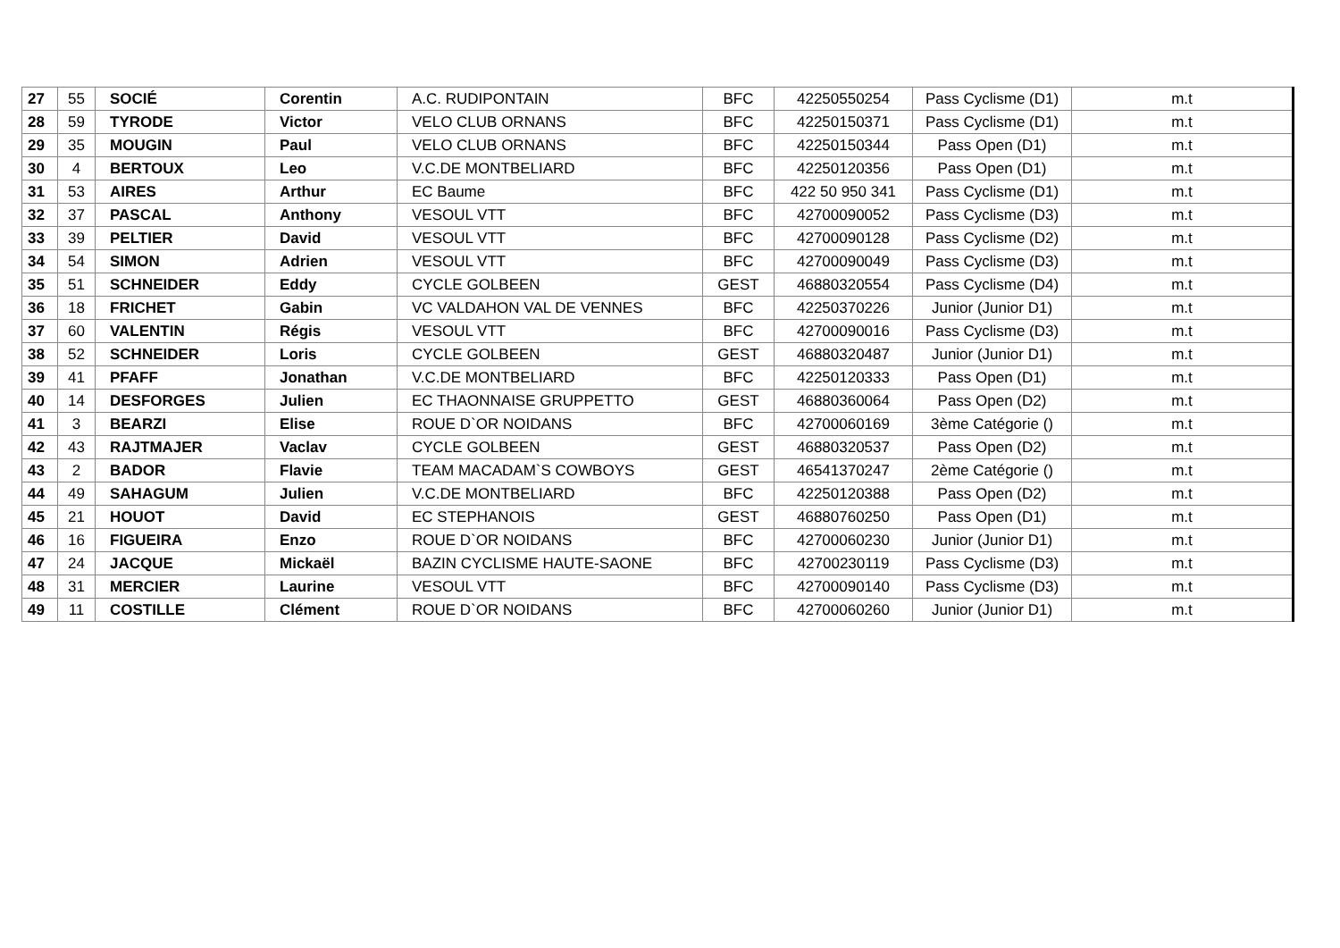| 27 | 55 | SOCIÉ | Corentin | A.C. RUDIPONTAIN | BFC | 42250550254 | Pass Cyclisme (D1) | m.t |
| 28 | 59 | TYRODE | Victor | VELO CLUB ORNANS | BFC | 42250150371 | Pass Cyclisme (D1) | m.t |
| 29 | 35 | MOUGIN | Paul | VELO CLUB ORNANS | BFC | 42250150344 | Pass Open (D1) | m.t |
| 30 | 4 | BERTOUX | Leo | V.C.DE MONTBELIARD | BFC | 42250120356 | Pass Open (D1) | m.t |
| 31 | 53 | AIRES | Arthur | EC Baume | BFC | 422 50 950 341 | Pass Cyclisme (D1) | m.t |
| 32 | 37 | PASCAL | Anthony | VESOUL VTT | BFC | 42700090052 | Pass Cyclisme (D3) | m.t |
| 33 | 39 | PELTIER | David | VESOUL VTT | BFC | 42700090128 | Pass Cyclisme (D2) | m.t |
| 34 | 54 | SIMON | Adrien | VESOUL VTT | BFC | 42700090049 | Pass Cyclisme (D3) | m.t |
| 35 | 51 | SCHNEIDER | Eddy | CYCLE GOLBEEN | GEST | 46880320554 | Pass Cyclisme (D4) | m.t |
| 36 | 18 | FRICHET | Gabin | VC VALDAHON VAL DE VENNES | BFC | 42250370226 | Junior (Junior D1) | m.t |
| 37 | 60 | VALENTIN | Régis | VESOUL VTT | BFC | 42700090016 | Pass Cyclisme (D3) | m.t |
| 38 | 52 | SCHNEIDER | Loris | CYCLE GOLBEEN | GEST | 46880320487 | Junior (Junior D1) | m.t |
| 39 | 41 | PFAFF | Jonathan | V.C.DE MONTBELIARD | BFC | 42250120333 | Pass Open (D1) | m.t |
| 40 | 14 | DESFORGES | Julien | EC THAONNAISE GRUPPETTO | GEST | 46880360064 | Pass Open (D2) | m.t |
| 41 | 3 | BEARZI | Elise | ROUE D`OR NOIDANS | BFC | 42700060169 | 3ème Catégorie () | m.t |
| 42 | 43 | RAJTMAJER | Vaclav | CYCLE GOLBEEN | GEST | 46880320537 | Pass Open (D2) | m.t |
| 43 | 2 | BADOR | Flavie | TEAM MACADAM`S COWBOYS | GEST | 46541370247 | 2ème Catégorie () | m.t |
| 44 | 49 | SAHAGUM | Julien | V.C.DE MONTBELIARD | BFC | 42250120388 | Pass Open (D2) | m.t |
| 45 | 21 | HOUOT | David | EC STEPHANOIS | GEST | 46880760250 | Pass Open (D1) | m.t |
| 46 | 16 | FIGUEIRA | Enzo | ROUE D`OR NOIDANS | BFC | 42700060230 | Junior (Junior D1) | m.t |
| 47 | 24 | JACQUE | Mickaël | BAZIN CYCLISME HAUTE-SAONE | BFC | 42700230119 | Pass Cyclisme (D3) | m.t |
| 48 | 31 | MERCIER | Laurine | VESOUL VTT | BFC | 42700090140 | Pass Cyclisme (D3) | m.t |
| 49 | 11 | COSTILLE | Clément | ROUE D`OR NOIDANS | BFC | 42700060260 | Junior (Junior D1) | m.t |